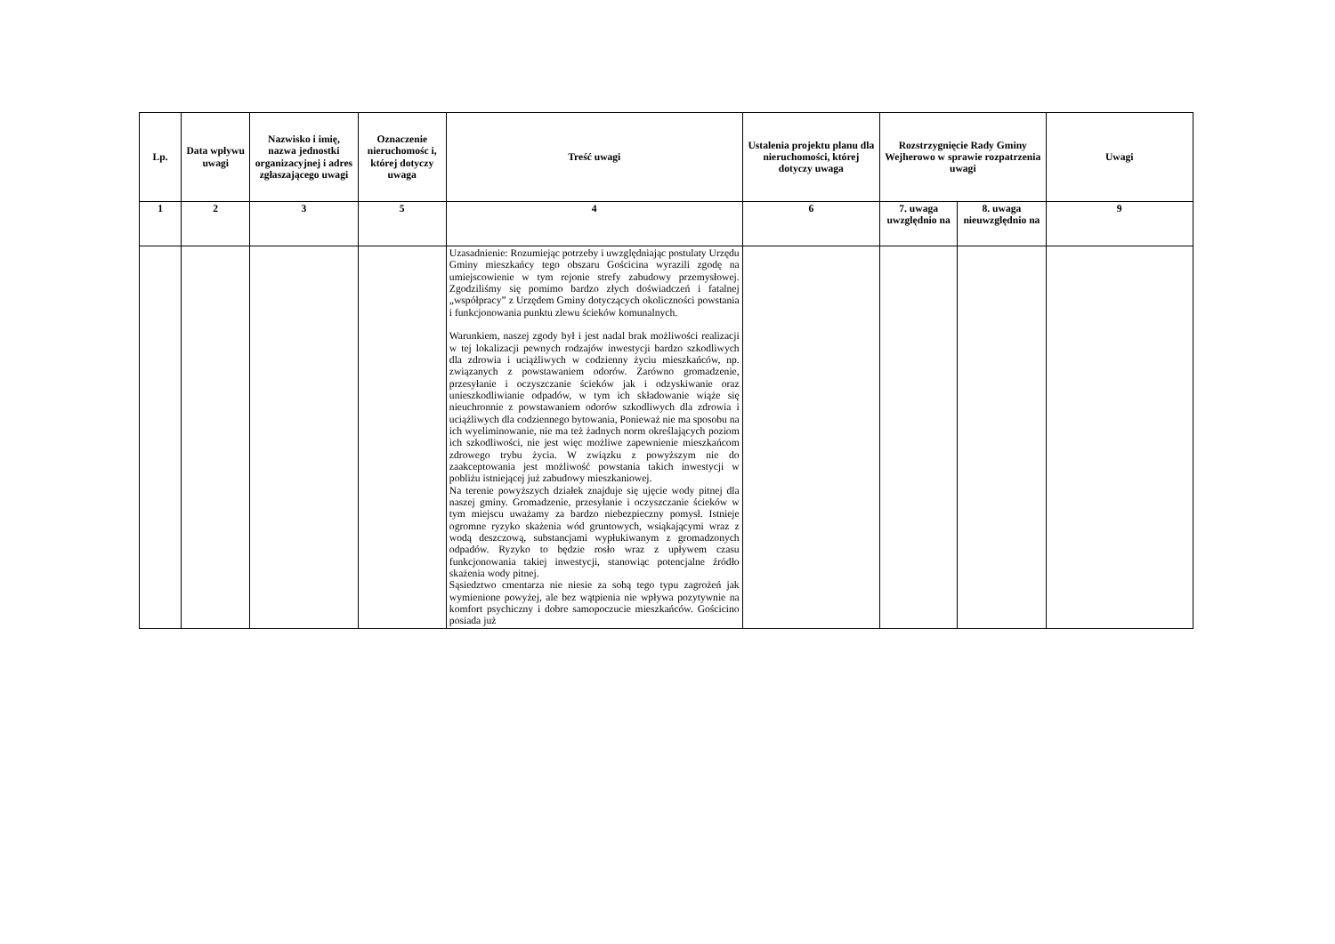| Lp. | Data wpływu uwagi | Nazwisko i imię, nazwa jednostki organizacyjnej i adres zgłaszającego uwagi | Oznaczenie nieruchomośc i, której dotyczy uwaga | Treść uwagi | Ustalenia projektu planu dla nieruchomości, której dotyczy uwaga | Rozstrzygnięcie Rady Gminy Wejherowo w sprawie rozpatrzenia uwagi | | Uwagi |
| --- | --- | --- | --- | --- | --- | --- | --- | --- |
| 1 | 2 | 3 | 5 | 4 | 6 | 7. uwaga uwzględnio na | 8. uwaga nieuwzględnio na | 9 |
| | | | | Uzasadnienie: Rozumiejąc potrzeby i uwzględniając postulaty Urzędu Gminy mieszkańcy tego obszaru Gościcina wyrazili zgodę na umiejscowienie w tym rejonie strefy zabudowy przemysłowej. Zgodziliśmy się pomimo bardzo złych doświadczeń i fatalnej „współpracy” z Urzędem Gminy dotyczących okoliczności powstania i funkcjonowania punktu zlewu ścieków komunalnych. Warunkiem, naszej zgody był i jest nadal brak możliwości realizacji w tej lokalizacji pewnych rodzajów inwestycji bardzo szkodliwych dla zdrowia i uciążliwych w codzienny życiu mieszkańców, np. związanych z powstawaniem odorów. Zarówno gromadzenie, przesyłanie i oczyszczanie ścieków jak i odzyskiwanie oraz unieszkodliwianie odpadów, w tym ich składowanie wiąże się nieuchronnie z powstawaniem odorów szkodliwych dla zdrowia i uciążliwych dla codziennego bytowania, Ponieważ nie ma sposobu na ich wyeliminowanie, nie ma też żadnych norm określających poziom ich szkodliwości, nie jest więc możliwe zapewnienie mieszkańcom zdrowego trybu życia. W związku z powyższym nie do zaakceptowania jest możliwość powstania takich inwestycji w pobliżu istniejącej już zabudowy mieszkaniowej. Na terenie powyższych działek znajduje się ujęcie wody pitnej dla naszej gminy. Gromadzenie, przesyłanie i oczyszczanie ścieków w tym miejscu uważamy za bardzo niebezpieczny pomysł. Istnieje ogromne ryzyko skażenia wód gruntowych, wsiąkającymi wraz z wodą deszczową, substancjami wypłukiwanym z gromadzonych odpadów. Ryzyko to będzie rosło wraz z upływem czasu funkcjonowania takiej inwestycji, stanowiąc potencjalne źródło skażenia wody pitnej. Sąsiedztwo cmentarza nie niesie za sobą tego typu zagrożeń jak wymienione powyżej, ale bez wątpienia nie wpływa pozytywnie na komfort psychiczny i dobre samopoczucie mieszkańców. Gościcino posiada już | | | | |